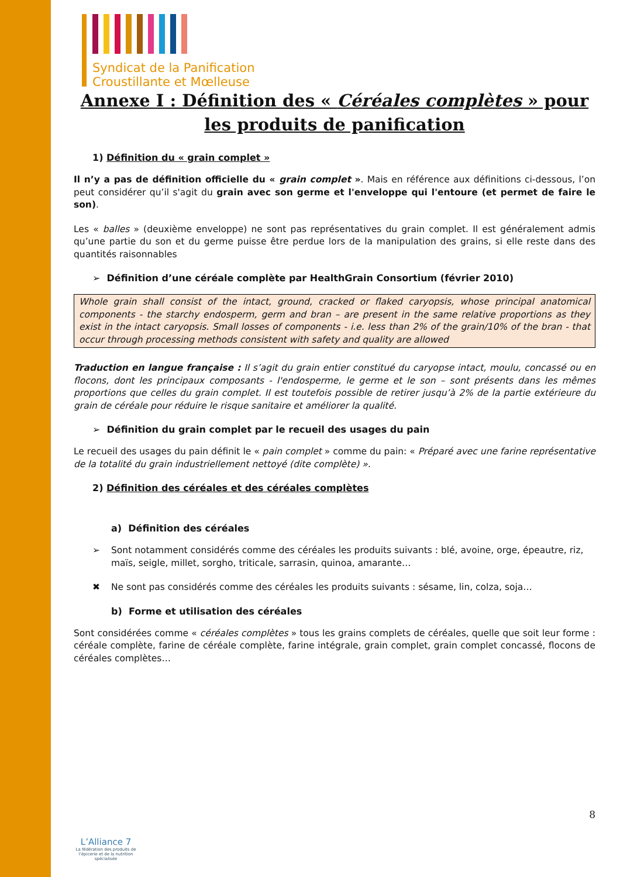Syndicat de la Panification
Croustillante et Mœlleuse
Annexe I : Définition des « Céréales complètes » pour les produits de panification
1) Définition du « grain complet »
Il n’y a pas de définition officielle du « grain complet ». Mais en référence aux définitions ci-dessous, l’on peut considérer qu’il s'agit du grain avec son germe et l'enveloppe qui l'entoure (et permet de faire le son).
Les « balles » (deuxième enveloppe) ne sont pas représentatives du grain complet. Il est généralement admis qu’une partie du son et du germe puisse être perdue lors de la manipulation des grains, si elle reste dans des quantités raisonnables
➢ Définition d’une céréale complète par HealthGrain Consortium (février 2010)
Whole grain shall consist of the intact, ground, cracked or flaked caryopsis, whose principal anatomical components - the starchy endosperm, germ and bran – are present in the same relative proportions as they exist in the intact caryopsis. Small losses of components - i.e. less than 2% of the grain/10% of the bran - that occur through processing methods consistent with safety and quality are allowed
Traduction en langue française : Il s’agit du grain entier constitué du caryopse intact, moulu, concassé ou en flocons, dont les principaux composants - l'endosperme, le germe et le son – sont présents dans les mêmes proportions que celles du grain complet. Il est toutefois possible de retirer jusqu’à 2% de la partie extérieure du grain de céréale pour réduire le risque sanitaire et améliorer la qualité.
➢ Définition du grain complet par le recueil des usages du pain
Le recueil des usages du pain définit le « pain complet » comme du pain: « Préparé avec une farine représentative de la totalité du grain industriellement nettoyé (dite complète) ».
2) Définition des céréales et des céréales complètes
a) Définition des céréales
➢ Sont notamment considérés comme des céréales les produits suivants : blé, avoine, orge, épeautre, riz, maïs, seigle, millet, sorgho, triticale, sarrasin, quinoa, amarante…
✖ Ne sont pas considérés comme des céréales les produits suivants : sésame, lin, colza, soja…
b) Forme et utilisation des céréales
Sont considérées comme « céréales complètes » tous les grains complets de céréales, quelle que soit leur forme : céréale complète, farine de céréale complète, farine intégrale, grain complet, grain complet concassé, flocons de céréales complètes…
L’Alliance 7
La fédération des produits de l’épicerie et de la nutrition spécialisée
8